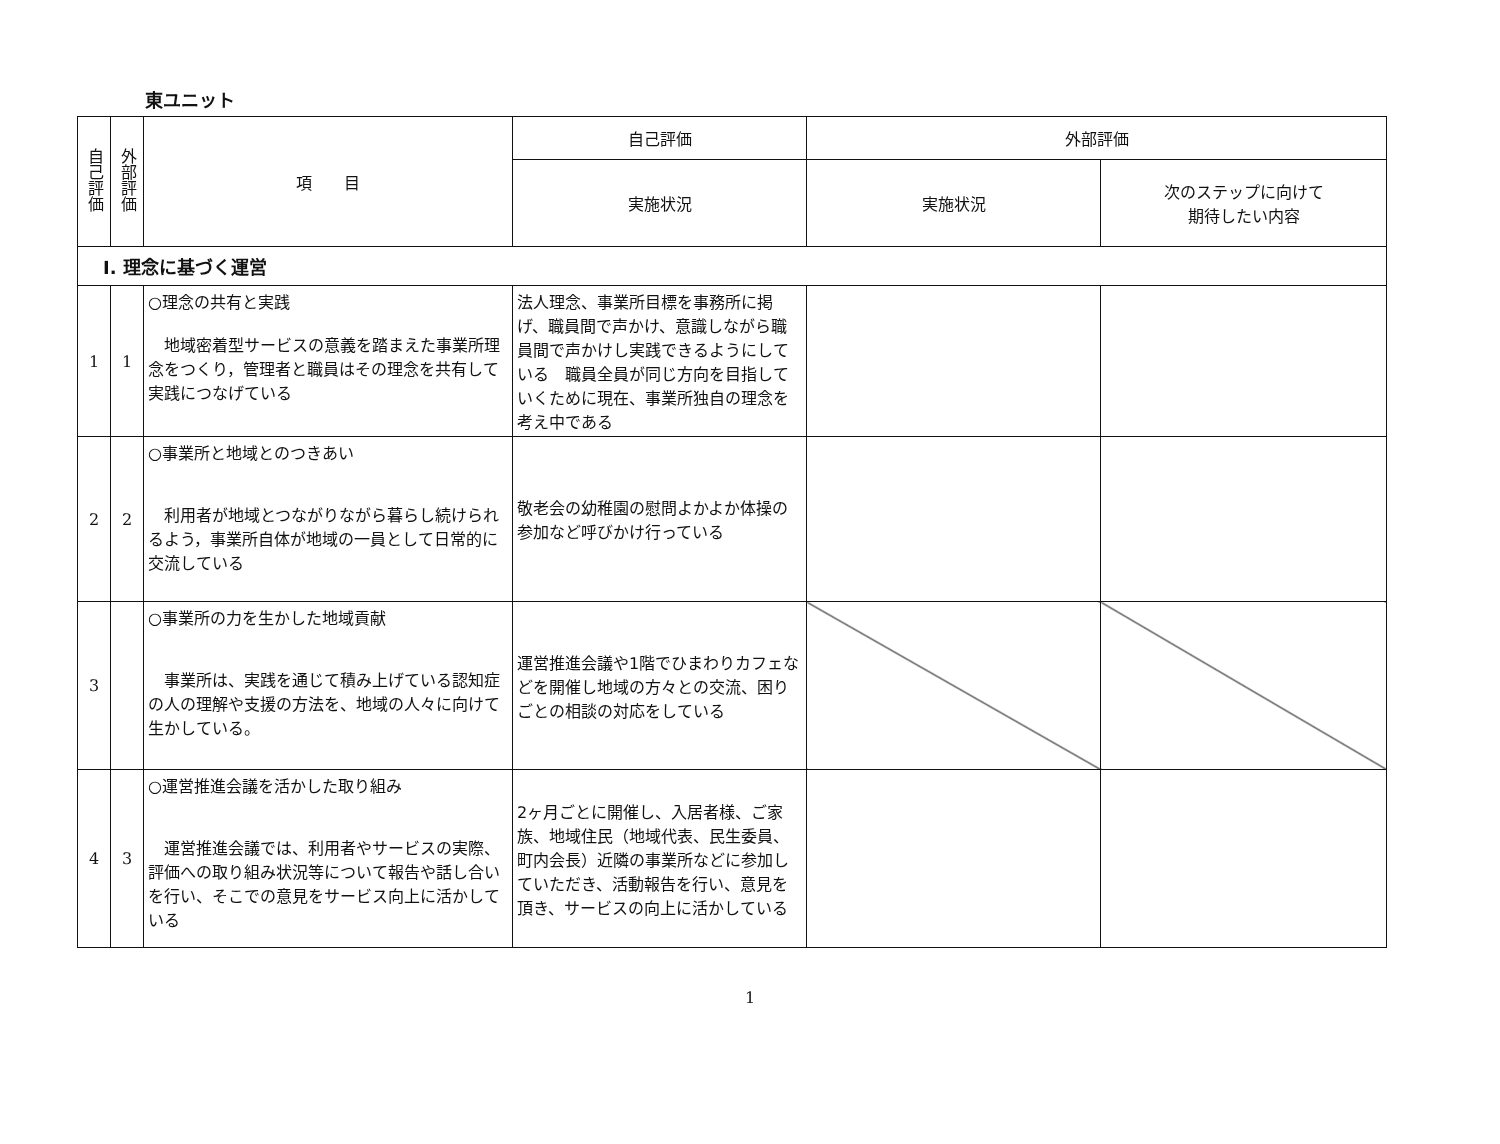東ユニット
| 自己評価 | 外部評価 | 項 目 | 自己評価 | 外部評価 | |
| --- | --- | --- | --- | --- | --- |
| | | | 実施状況 | 実施状況 | 次のステップに向けて 期待したい内容 |
| Ⅰ. 理念に基づく運営 | | | | | |
| 1 | 1 | ○理念の共有と実践 地域密着型サービスの意義を踏まえた事業所理念をつくり，管理者と職員はその理念を共有して実践につなげている | 法人理念、事業所目標を事務所に掲げ、職員間で声かけ、意識しながら職員間で声かけし実践できるようにしている 職員全員が同じ方向を目指していくために現在、事業所独自の理念を考え中である | | |
| 2 | 2 | ○事業所と地域とのつきあい 利用者が地域とつながりながら暮らし続けられるよう，事業所自体が地域の一員として日常的に交流している | 敬老会の幼稚園の慰問よかよか体操の参加など呼びかけ行っている | | |
| 3 | | ○事業所の力を生かした地域貢献 事業所は、実践を通じて積み上げている認知症の人の理解や支援の方法を、地域の人々に向けて生かしている。 | 運営推進会議や1階でひまわりカフェなどを開催し地域の方々との交流、困りごとの相談の対応をしている | | |
| 4 | 3 | ○運営推進会議を活かした取り組み 運営推進会議では、利用者やサービスの実際、評価への取り組み状況等について報告や話し合いを行い、そこでの意見をサービス向上に活かしている | 2ヶ月ごとに開催し、入居者様、ご家族、地域住民（地域代表、民生委員、町内会長）近隣の事業所などに参加していただき、活動報告を行い、意見を頂き、サービスの向上に活かしている | | |
1